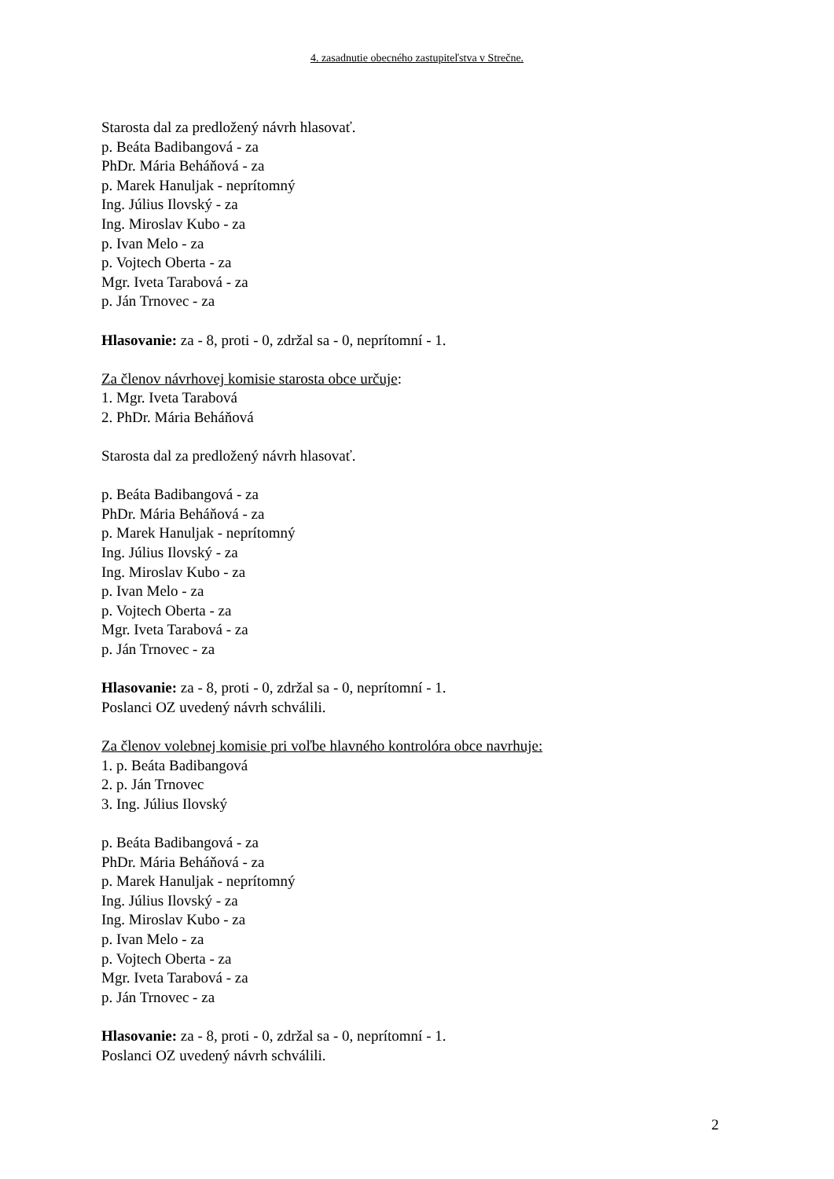4. zasadnutie obecného zastupiteľstva v Strečne.
Starosta dal za predložený návrh hlasovať.
p. Beáta Badibangová - za
PhDr. Mária Beháňová - za
p. Marek Hanuljak - neprítomný
Ing. Július Ilovský - za
Ing. Miroslav Kubo - za
p. Ivan Melo - za
p. Vojtech Oberta - za
Mgr. Iveta Tarabová - za
p. Ján Trnovec - za
Hlasovanie: za - 8, proti - 0, zdržal sa - 0, neprítomní - 1.
Za členov návrhovej komisie starosta obce určuje:
1. Mgr. Iveta Tarabová
2. PhDr. Mária Beháňová
Starosta dal za predložený návrh hlasovať.
p. Beáta Badibangová - za
PhDr. Mária Beháňová - za
p. Marek Hanuljak - neprítomný
Ing. Július Ilovský - za
Ing. Miroslav Kubo - za
p. Ivan Melo - za
p. Vojtech Oberta - za
Mgr. Iveta Tarabová - za
p. Ján Trnovec - za
Hlasovanie: za - 8, proti - 0, zdržal sa - 0, neprítomní - 1.
Poslanci OZ uvedený návrh schválili.
Za členov volebnej komisie pri voľbe hlavného kontrolóra obce navrhuje:
1. p. Beáta Badibangová
2. p. Ján Trnovec
3. Ing. Július Ilovský
p. Beáta Badibangová - za
PhDr. Mária Beháňová - za
p. Marek Hanuljak - neprítomný
Ing. Július Ilovský - za
Ing. Miroslav Kubo - za
p. Ivan Melo - za
p. Vojtech Oberta - za
Mgr. Iveta Tarabová - za
p. Ján Trnovec - za
Hlasovanie: za - 8, proti - 0, zdržal sa - 0, neprítomní - 1.
Poslanci OZ uvedený návrh schválili.
2